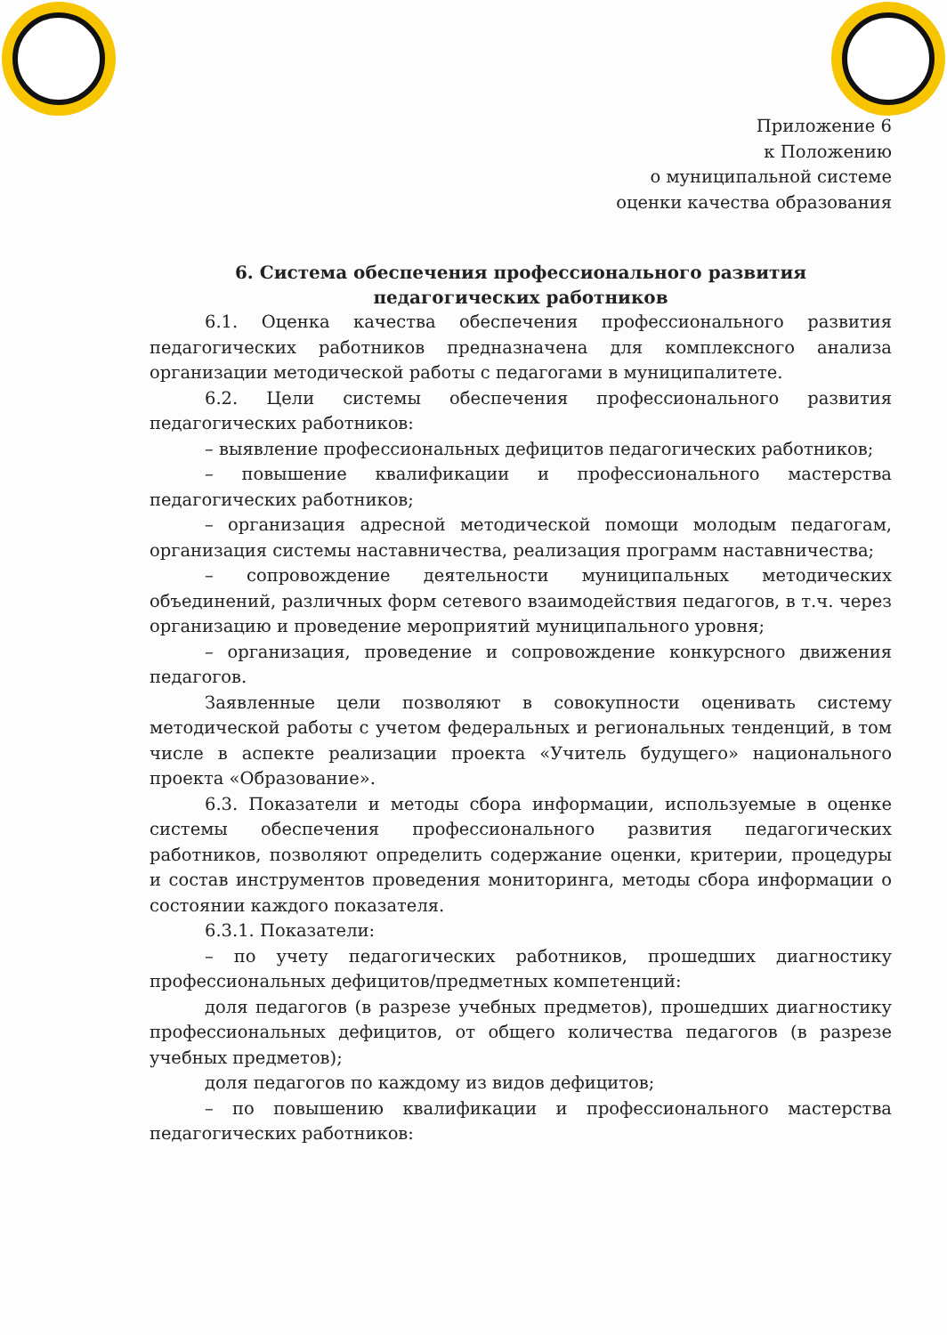Приложение 6
к Положению
о муниципальной системе
оценки качества образования
6. Система обеспечения профессионального развития педагогических работников
6.1. Оценка качества обеспечения профессионального развития педагогических работников предназначена для комплексного анализа организации методической работы с педагогами в муниципалитете.
6.2. Цели системы обеспечения профессионального развития педагогических работников:
– выявление профессиональных дефицитов педагогических работников;
– повышение квалификации и профессионального мастерства педагогических работников;
– организация адресной методической помощи молодым педагогам, организация системы наставничества, реализация программ наставничества;
– сопровождение деятельности муниципальных методических объединений, различных форм сетевого взаимодействия педагогов, в т.ч. через организацию и проведение мероприятий муниципального уровня;
– организация, проведение и сопровождение конкурсного движения педагогов.
Заявленные цели позволяют в совокупности оценивать систему методической работы с учетом федеральных и региональных тенденций, в том числе в аспекте реализации проекта «Учитель будущего» национального проекта «Образование».
6.3. Показатели и методы сбора информации, используемые в оценке системы обеспечения профессионального развития педагогических работников, позволяют определить содержание оценки, критерии, процедуры и состав инструментов проведения мониторинга, методы сбора информации о состоянии каждого показателя.
6.3.1. Показатели:
– по учету педагогических работников, прошедших диагностику профессиональных дефицитов/предметных компетенций:
доля педагогов (в разрезе учебных предметов), прошедших диагностику профессиональных дефицитов, от общего количества педагогов (в разрезе учебных предметов);
доля педагогов по каждому из видов дефицитов;
– по повышению квалификации и профессионального мастерства педагогических работников: